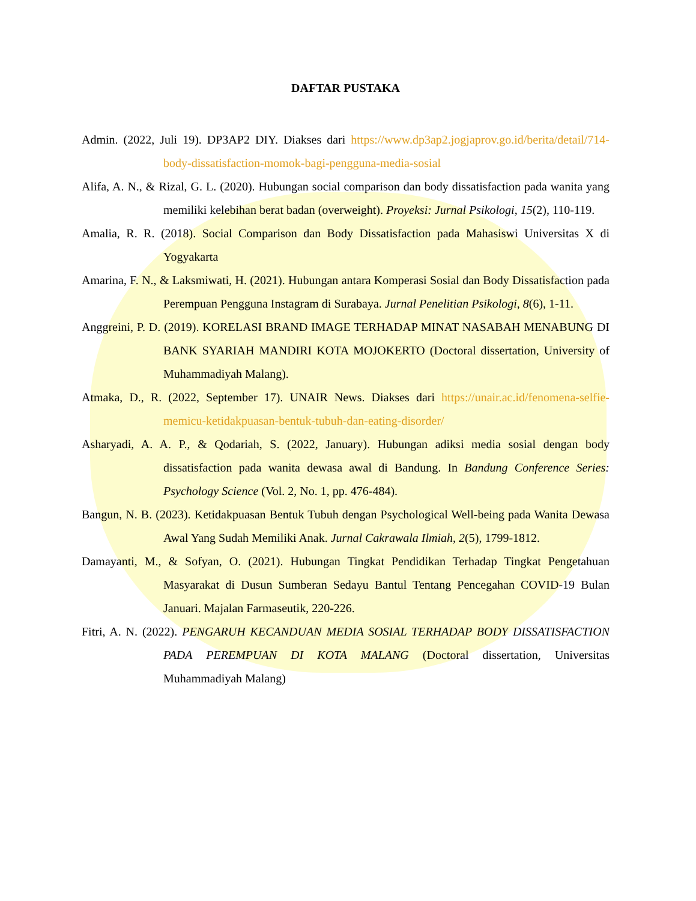DAFTAR PUSTAKA
Admin. (2022, Juli 19). DP3AP2 DIY. Diakses dari https://www.dp3ap2.jogjaprov.go.id/berita/detail/714-body-dissatisfaction-momok-bagi-pengguna-media-sosial
Alifa, A. N., & Rizal, G. L. (2020). Hubungan social comparison dan body dissatisfaction pada wanita yang memiliki kelebihan berat badan (overweight). Proyeksi: Jurnal Psikologi, 15(2), 110-119.
Amalia, R. R. (2018). Social Comparison dan Body Dissatisfaction pada Mahasiswi Universitas X di Yogyakarta
Amarina, F. N., & Laksmiwati, H. (2021). Hubungan antara Komperasi Sosial dan Body Dissatisfaction pada Perempuan Pengguna Instagram di Surabaya. Jurnal Penelitian Psikologi, 8(6), 1-11.
Anggreini, P. D. (2019). KORELASI BRAND IMAGE TERHADAP MINAT NASABAH MENABUNG DI BANK SYARIAH MANDIRI KOTA MOJOKERTO (Doctoral dissertation, University of Muhammadiyah Malang).
Atmaka, D., R. (2022, September 17). UNAIR News. Diakses dari https://unair.ac.id/fenomena-selfie-memicu-ketidakpuasan-bentuk-tubuh-dan-eating-disorder/
Asharyadi, A. A. P., & Qodariah, S. (2022, January). Hubungan adiksi media sosial dengan body dissatisfaction pada wanita dewasa awal di Bandung. In Bandung Conference Series: Psychology Science (Vol. 2, No. 1, pp. 476-484).
Bangun, N. B. (2023). Ketidakpuasan Bentuk Tubuh dengan Psychological Well-being pada Wanita Dewasa Awal Yang Sudah Memiliki Anak. Jurnal Cakrawala Ilmiah, 2(5), 1799-1812.
Damayanti, M., & Sofyan, O. (2021). Hubungan Tingkat Pendidikan Terhadap Tingkat Pengetahuan Masyarakat di Dusun Sumberan Sedayu Bantul Tentang Pencegahan COVID-19 Bulan Januari. Majalan Farmaseutik, 220-226.
Fitri, A. N. (2022). PENGARUH KECANDUAN MEDIA SOSIAL TERHADAP BODY DISSATISFACTION PADA PEREMPUAN DI KOTA MALANG (Doctoral dissertation, Universitas Muhammadiyah Malang)